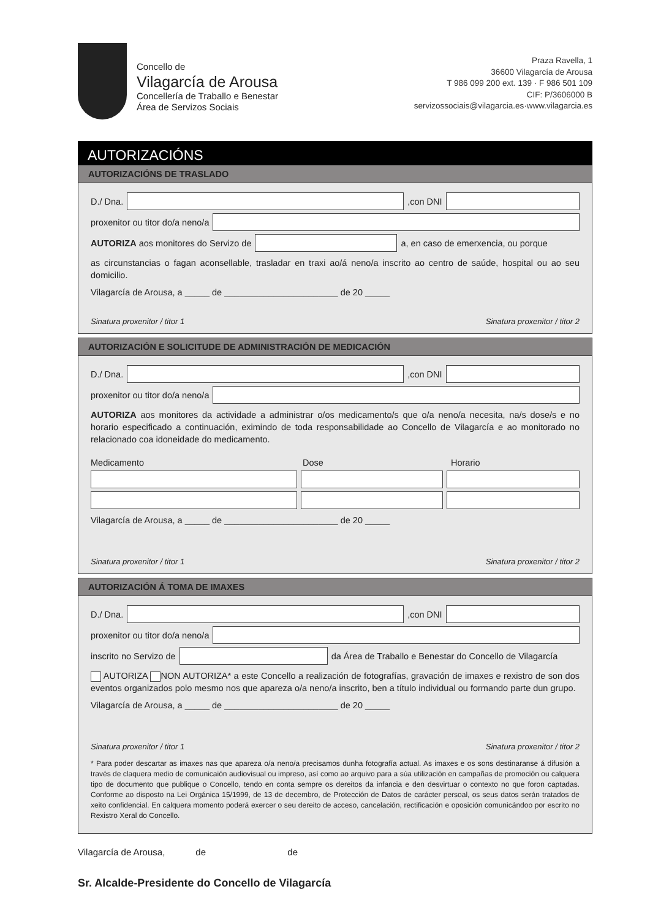Concello de
Vilagarcía de Arousa
Concellería de Traballo e Benestar
Área de Servizos Sociais
Praza Ravella, 1
36600 Vilagarcía de Arousa
T 986 099 200 ext. 139 · F 986 501 109
CIF: P/3606000 B
servizossociais@vilagarcia.es·www.vilagarcia.es
AUTORIZACIÓNS
AUTORIZACIÓNS DE TRASLADO
D./ Dna.
,con DNI
proxenitor ou titor do/a neno/a
AUTORIZA aos monitores do Servizo de
a, en caso de emerxencia, ou porque
as circunstancias o fagan aconsellable, trasladar en traxi ao/á neno/a inscrito ao centro de saúde, hospital ou ao seu domicilio.
Vilagarcía de Arousa, a _____ de _______________________ de 20 _____
Sinatura proxenitor / titor 1 Sinatura proxenitor / titor 2
AUTORIZACIÓN E SOLICITUDE DE ADMINISTRACIÓN DE MEDICACIÓN
D./ Dna.
,con DNI
proxenitor ou titor do/a neno/a
AUTORIZA aos monitores da actividade a administrar o/os medicamento/s que o/a neno/a necesita, na/s dose/s e no horario especificado a continuación, eximindo de toda responsabilidade ao Concello de Vilagarcía e ao monitorado no relacionado coa idoneidade do medicamento.
Medicamento Dose Horario
Vilagarcía de Arousa, a _____ de _______________________ de 20 _____
Sinatura proxenitor / titor 1 Sinatura proxenitor / titor 2
AUTORIZACIÓN Á TOMA DE IMAXES
D./ Dna.
,con DNI
proxenitor ou titor do/a neno/a
inscrito no Servizo de
da Área de Traballo e Benestar do Concello de Vilagarcía
AUTORIZA NON AUTORIZA* a este Concello a realización de fotografías, gravación de imaxes e rexistro de son dos eventos organizados polo mesmo nos que apareza o/a neno/a inscrito, ben a título individual ou formando parte dun grupo.
Vilagarcía de Arousa, a _____ de _______________________ de 20 _____
Sinatura proxenitor / titor 1 Sinatura proxenitor / titor 2
* Para poder descartar as imaxes nas que apareza o/a neno/a precisamos dunha fotografía actual. As imaxes e os sons destinaranse á difusión a través de claquera medio de comunicaión audiovisual ou impreso, así como ao arquivo para a súa utilización en campañas de promoción ou calquera tipo de documento que publique o Concello, tendo en conta sempre os dereitos da infancia e den desvirtuar o contexto no que foron captadas. Conforme ao disposto na Lei Orgánica 15/1999, de 13 de decembro, de Protección de Datos de carácter persoal, os seus datos serán tratados de xeito confidencial. En calquera momento poderá exercer o seu dereito de acceso, cancelación, rectificación e oposición comunicándoo por escrito no Rexistro Xeral do Concello.
Vilagarcía de Arousa, de de
Sr. Alcalde-Presidente do Concello de Vilagarcía